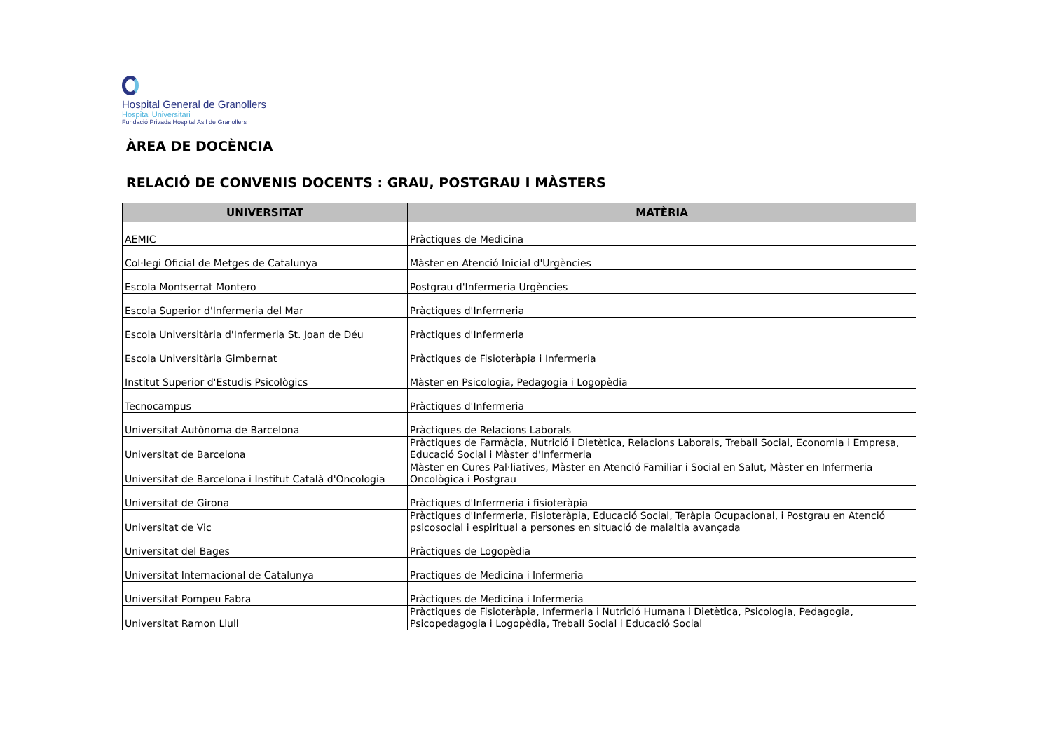Hospital General de Granollers
Hospital Universitari
Fundació Privada Hospital Asil de Granollers
ÀREA DE DOCÈNCIA
RELACIÓ DE CONVENIS DOCENTS : GRAU, POSTGRAU I MÀSTERS
| UNIVERSITAT | MATÈRIA |
| --- | --- |
| AEMIC | Pràctiques de Medicina |
| Col·legi Oficial de Metges de Catalunya | Màster en Atenció Inicial d'Urgències |
| Escola Montserrat Montero | Postgrau d'Infermeria Urgències |
| Escola Superior d'Infermeria del Mar | Pràctiques d'Infermeria |
| Escola Universitària d'Infermeria St. Joan de Déu | Pràctiques d'Infermeria |
| Escola Universitària Gimbernat | Pràctiques de Fisioteràpia i Infermeria |
| Institut Superior d'Estudis Psicològics | Màster en Psicologia, Pedagogia i Logopèdia |
| Tecnocampus | Pràctiques d'Infermeria |
| Universitat Autònoma de Barcelona | Pràctiques de Relacions Laborals |
| Universitat de Barcelona | Pràctiques de Farmàcia, Nutrició i Dietètica, Relacions Laborals, Treball Social, Economia i Empresa, Educació Social i Màster d'Infermeria |
| Universitat de Barcelona i Institut Català d'Oncologia | Màster en Cures Pal·liatives, Màster en Atenció Familiar i Social en Salut, Màster en Infermeria Oncològica i Postgrau |
| Universitat de Girona | Pràctiques d'Infermeria i fisioteràpia |
| Universitat de Vic | Pràctiques d'Infermeria, Fisioteràpia, Educació Social, Teràpia Ocupacional, i Postgrau en Atenció psicosocial i espiritual a persones en situació de malaltia avançada |
| Universitat del Bages | Pràctiques de Logopèdia |
| Universitat Internacional de Catalunya | Practiques de Medicina i Infermeria |
| Universitat Pompeu Fabra | Pràctiques de Medicina i Infermeria |
| Universitat Ramon Llull | Pràctiques de Fisioteràpia, Infermeria i Nutrició Humana i Dietètica, Psicologia, Pedagogia, Psicopedagogia i Logopèdia, Treball Social i Educació Social |